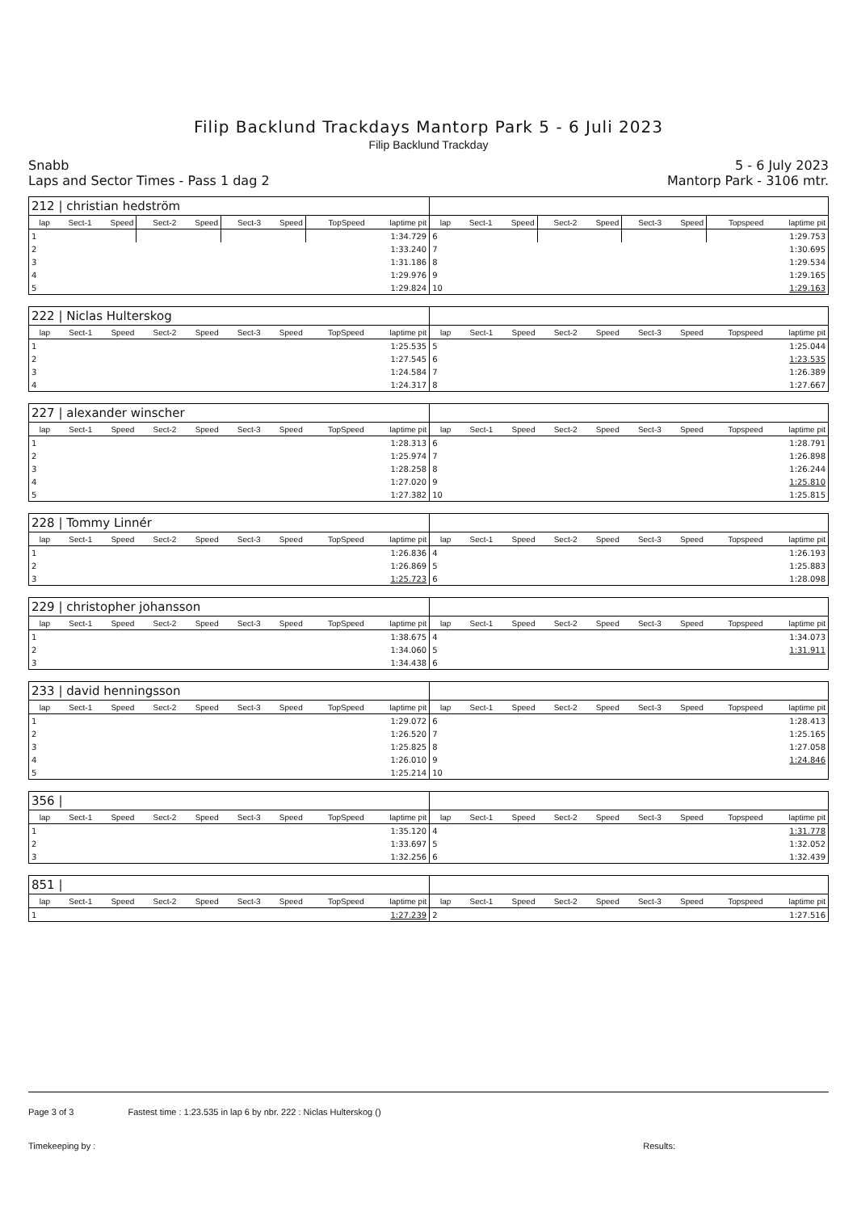Filip Backlund Trackdays Mantorp Park 5 - 6 Juli 2023
Filip Backlund Trackday
Snabb
Laps and Sector Times - Pass 1 dag 2
5 - 6 July 2023
Mantorp Park - 3106 mtr.
| 212 / christian hedström | | | | | | | | | | | | | | | | | |
| lap | Sect-1 | Speed | Sect-2 | Speed | Sect-3 | Speed | TopSpeed | laptime pit | lap | Sect-1 | Speed | Sect-2 | Speed | Sect-3 | Speed | Topspeed | laptime pit |
| 1 | | | | | | | | 1:34.729 | 6 | | | | | | | | 1:29.753 |
| 2 | | | | | | | | 1:33.240 | 7 | | | | | | | | 1:30.695 |
| 3 | | | | | | | | 1:31.186 | 8 | | | | | | | | 1:29.534 |
| 4 | | | | | | | | 1:29.976 | 9 | | | | | | | | 1:29.165 |
| 5 | | | | | | | | 1:29.824 | 10 | | | | | | | | 1:29.163 |
| 222 / Niclas Hulterskog | | | | | | | | | | | | | | | | | |
| lap | Sect-1 | Speed | Sect-2 | Speed | Sect-3 | Speed | TopSpeed | laptime pit | lap | Sect-1 | Speed | Sect-2 | Speed | Sect-3 | Speed | Topspeed | laptime pit |
| 1 | | | | | | | | 1:25.535 | 5 | | | | | | | | 1:25.044 |
| 2 | | | | | | | | 1:27.545 | 6 | | | | | | | | 1:23.535 |
| 3 | | | | | | | | 1:24.584 | 7 | | | | | | | | 1:26.389 |
| 4 | | | | | | | | 1:24.317 | 8 | | | | | | | | 1:27.667 |
| 227 / alexander winscher | | | | | | | | | | | | | | | | | |
| lap | Sect-1 | Speed | Sect-2 | Speed | Sect-3 | Speed | TopSpeed | laptime pit | lap | Sect-1 | Speed | Sect-2 | Speed | Sect-3 | Speed | Topspeed | laptime pit |
| 1 | | | | | | | | 1:28.313 | 6 | | | | | | | | 1:28.791 |
| 2 | | | | | | | | 1:25.974 | 7 | | | | | | | | 1:26.898 |
| 3 | | | | | | | | 1:28.258 | 8 | | | | | | | | 1:26.244 |
| 4 | | | | | | | | 1:27.020 | 9 | | | | | | | | 1:25.810 |
| 5 | | | | | | | | 1:27.382 | 10 | | | | | | | | 1:25.815 |
| 228 / Tommy Linnér | | | | | | | | | | | | | | | | | |
| lap | Sect-1 | Speed | Sect-2 | Speed | Sect-3 | Speed | TopSpeed | laptime pit | lap | Sect-1 | Speed | Sect-2 | Speed | Sect-3 | Speed | Topspeed | laptime pit |
| 1 | | | | | | | | 1:26.836 | 4 | | | | | | | | 1:26.193 |
| 2 | | | | | | | | 1:26.869 | 5 | | | | | | | | 1:25.883 |
| 3 | | | | | | | | 1:25.723 | 6 | | | | | | | | 1:28.098 |
| 229 / christopher johansson | | | | | | | | | | | | | | | | | |
| lap | Sect-1 | Speed | Sect-2 | Speed | Sect-3 | Speed | TopSpeed | laptime pit | lap | Sect-1 | Speed | Sect-2 | Speed | Sect-3 | Speed | Topspeed | laptime pit |
| 1 | | | | | | | | 1:38.675 | 4 | | | | | | | | 1:34.073 |
| 2 | | | | | | | | 1:34.060 | 5 | | | | | | | | 1:31.911 |
| 3 | | | | | | | | 1:34.438 | 6 | | | | | | | | |
| 233 / david henningsson | | | | | | | | | | | | | | | | | |
| lap | Sect-1 | Speed | Sect-2 | Speed | Sect-3 | Speed | TopSpeed | laptime pit | lap | Sect-1 | Speed | Sect-2 | Speed | Sect-3 | Speed | Topspeed | laptime pit |
| 1 | | | | | | | | 1:29.072 | 6 | | | | | | | | 1:28.413 |
| 2 | | | | | | | | 1:26.520 | 7 | | | | | | | | 1:25.165 |
| 3 | | | | | | | | 1:25.825 | 8 | | | | | | | | 1:27.058 |
| 4 | | | | | | | | 1:26.010 | 9 | | | | | | | | 1:24.846 |
| 5 | | | | | | | | 1:25.214 | 10 | | | | | | | | |
| 356 / | | | | | | | | | | | | | | | | | |
| lap | Sect-1 | Speed | Sect-2 | Speed | Sect-3 | Speed | TopSpeed | laptime pit | lap | Sect-1 | Speed | Sect-2 | Speed | Sect-3 | Speed | Topspeed | laptime pit |
| 1 | | | | | | | | 1:35.120 | 4 | | | | | | | | 1:31.778 |
| 2 | | | | | | | | 1:33.697 | 5 | | | | | | | | 1:32.052 |
| 3 | | | | | | | | 1:32.256 | 6 | | | | | | | | 1:32.439 |
| 851 / | | | | | | | | | | | | | | | | | |
| lap | Sect-1 | Speed | Sect-2 | Speed | Sect-3 | Speed | TopSpeed | laptime pit | lap | Sect-1 | Speed | Sect-2 | Speed | Sect-3 | Speed | Topspeed | laptime pit |
| 1 | | | | | | | | 1:27.239 | 2 | | | | | | | | 1:27.516 |
Page 3 of 3 Fastest time : 1:23.535 in lap 6 by nbr. 222 : Niclas Hulterskog ()
Timekeeping by : Results: